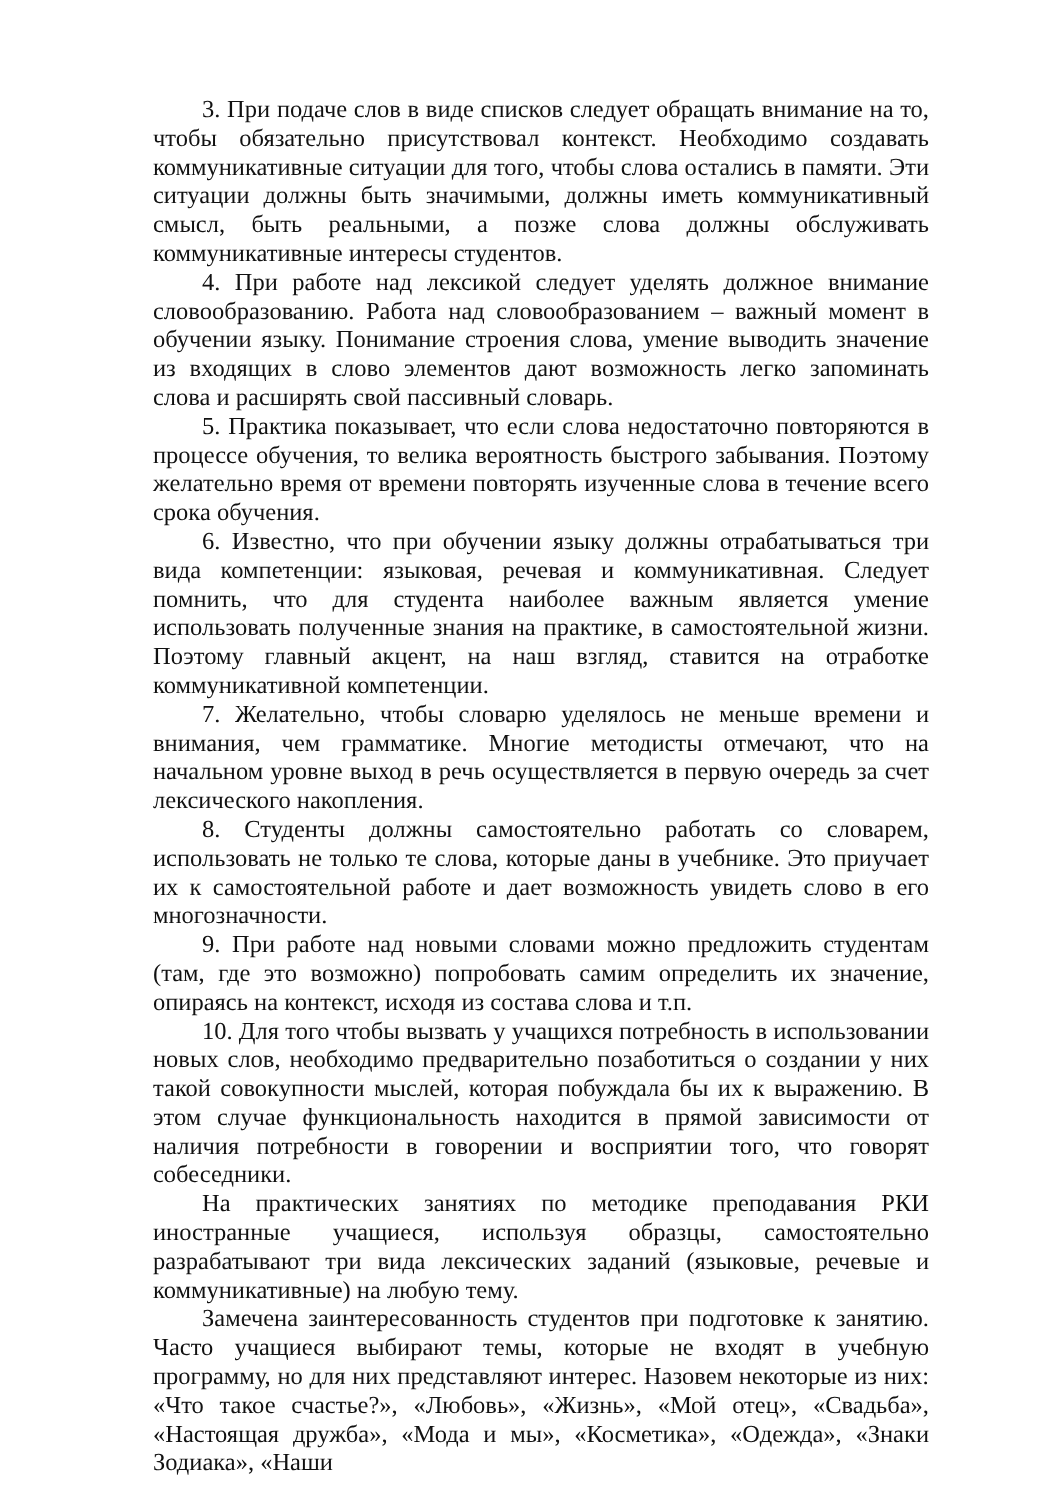3. При подаче слов в виде списков следует обращать внимание на то, чтобы обязательно присутствовал контекст. Необходимо создавать коммуникативные ситуации для того, чтобы слова остались в памяти. Эти ситуации должны быть значимыми, должны иметь коммуникативный смысл, быть реальными, а позже слова должны обслуживать коммуникативные интересы студентов.
4. При работе над лексикой следует уделять должное внимание словообразованию. Работа над словообразованием – важный момент в обучении языку. Понимание строения слова, умение выводить значение из входящих в слово элементов дают возможность легко запоминать слова и расширять свой пассивный словарь.
5. Практика показывает, что если слова недостаточно повторяются в процессе обучения, то велика вероятность быстрого забывания. Поэтому желательно время от времени повторять изученные слова в течение всего срока обучения.
6. Известно, что при обучении языку должны отрабатываться три вида компетенции: языковая, речевая и коммуникативная. Следует помнить, что для студента наиболее важным является умение использовать полученные знания на практике, в самостоятельной жизни. Поэтому главный акцент, на наш взгляд, ставится на отработке коммуникативной компетенции.
7. Желательно, чтобы словарю уделялось не меньше времени и внимания, чем грамматике. Многие методисты отмечают, что на начальном уровне выход в речь осуществляется в первую очередь за счет лексического накопления.
8. Студенты должны самостоятельно работать со словарем, использовать не только те слова, которые даны в учебнике. Это приучает их к самостоятельной работе и дает возможность увидеть слово в его многозначности.
9. При работе над новыми словами можно предложить студентам (там, где это возможно) попробовать самим определить их значение, опираясь на контекст, исходя из состава слова и т.п.
10. Для того чтобы вызвать у учащихся потребность в использовании новых слов, необходимо предварительно позаботиться о создании у них такой совокупности мыслей, которая побуждала бы их к выражению. В этом случае функциональность находится в прямой зависимости от наличия потребности в говорении и восприятии того, что говорят собеседники.
На практических занятиях по методике преподавания РКИ иностранные учащиеся, используя образцы, самостоятельно разрабатывают три вида лексических заданий (языковые, речевые и коммуникативные) на любую тему.
Замечена заинтересованность студентов при подготовке к занятию. Часто учащиеся выбирают темы, которые не входят в учебную программу, но для них представляют интерес. Назовем некоторые из них: «Что такое счастье?», «Любовь», «Жизнь», «Мой отец», «Свадьба», «Настоящая дружба», «Мода и мы», «Косметика», «Одежда», «Знаки Зодиака», «Наши